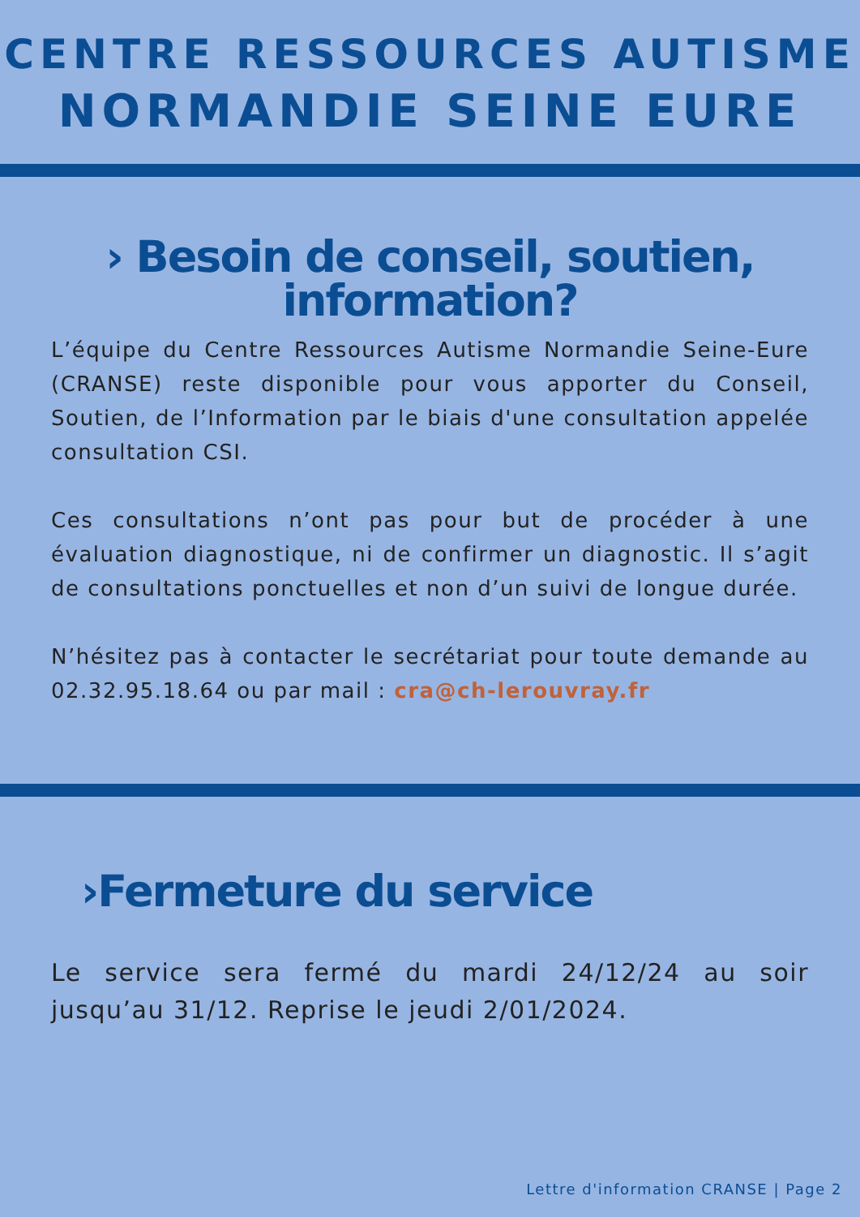CENTRE RESSOURCES AUTISME
NORMANDIE SEINE EURE
› Besoin de conseil, soutien,
information?
L’équipe du Centre Ressources Autisme Normandie Seine-Eure (CRANSE) reste disponible pour vous apporter du Conseil, Soutien, de l’Information par le biais d'une consultation appelée consultation CSI.
Ces consultations n’ont pas pour but de procéder à une évaluation diagnostique, ni de confirmer un diagnostic. Il s’agit de consultations ponctuelles et non d’un suivi de longue durée.
N’hésitez pas à contacter le secrétariat pour toute demande au 02.32.95.18.64 ou par mail : cra@ch-lerouvray.fr
›Fermeture du service
Le service sera fermé du mardi 24/12/24 au soir jusqu’au 31/12. Reprise le jeudi 2/01/2024.
Lettre d'information CRANSE | Page 2